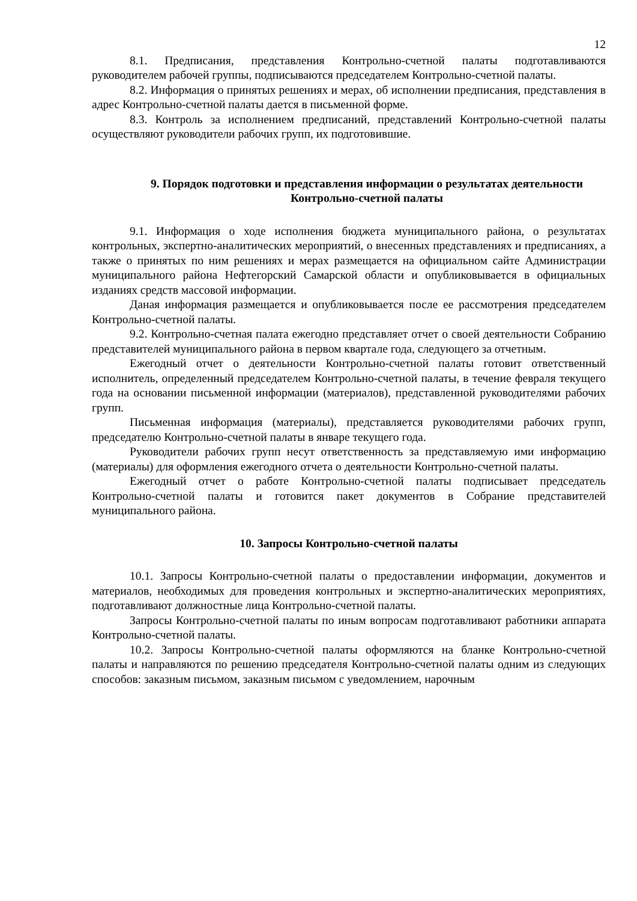12
8.1. Предписания, представления Контрольно-счетной палаты подготавливаются руководителем рабочей группы, подписываются председателем Контрольно-счетной палаты.
8.2. Информация о принятых решениях и мерах, об исполнении предписания, представления в адрес Контрольно-счетной палаты дается в письменной форме.
8.3. Контроль за исполнением предписаний, представлений Контрольно-счетной палаты осуществляют руководители рабочих групп, их подготовившие.
9. Порядок подготовки и представления информации о результатах деятельности Контрольно-счетной палаты
9.1. Информация о ходе исполнения бюджета муниципального района, о результатах контрольных, экспертно-аналитических мероприятий, о внесенных представлениях и предписаниях, а также о принятых по ним решениях и мерах размещается на официальном сайте Администрации муниципального района Нефтегорский Самарской области и опубликовывается в официальных изданиях средств массовой информации.
Даная информация размещается и опубликовывается после ее рассмотрения председателем Контрольно-счетной палаты.
9.2. Контрольно-счетная палата ежегодно представляет отчет о своей деятельности Собранию представителей муниципального района в первом квартале года, следующего за отчетным.
Ежегодный отчет о деятельности Контрольно-счетной палаты готовит ответственный исполнитель, определенный председателем Контрольно-счетной палаты, в течение февраля текущего года на основании письменной информации (материалов), представленной руководителями рабочих групп.
Письменная информация (материалы), представляется руководителями рабочих групп, председателю Контрольно-счетной палаты в январе текущего года.
Руководители рабочих групп несут ответственность за представляемую ими информацию (материалы) для оформления ежегодного отчета о деятельности Контрольно-счетной палаты.
Ежегодный отчет о работе Контрольно-счетной палаты подписывает председатель Контрольно-счетной палаты и готовится пакет документов в Собрание представителей муниципального района.
10. Запросы Контрольно-счетной палаты
10.1. Запросы Контрольно-счетной палаты о предоставлении информации, документов и материалов, необходимых для проведения контрольных и экспертно-аналитических мероприятиях, подготавливают должностные лица Контрольно-счетной палаты.
Запросы Контрольно-счетной палаты по иным вопросам подготавливают работники аппарата Контрольно-счетной палаты.
10.2. Запросы Контрольно-счетной палаты оформляются на бланке Контрольно-счетной палаты и направляются по решению председателя Контрольно-счетной палаты одним из следующих способов: заказным письмом, заказным письмом с уведомлением, нарочным